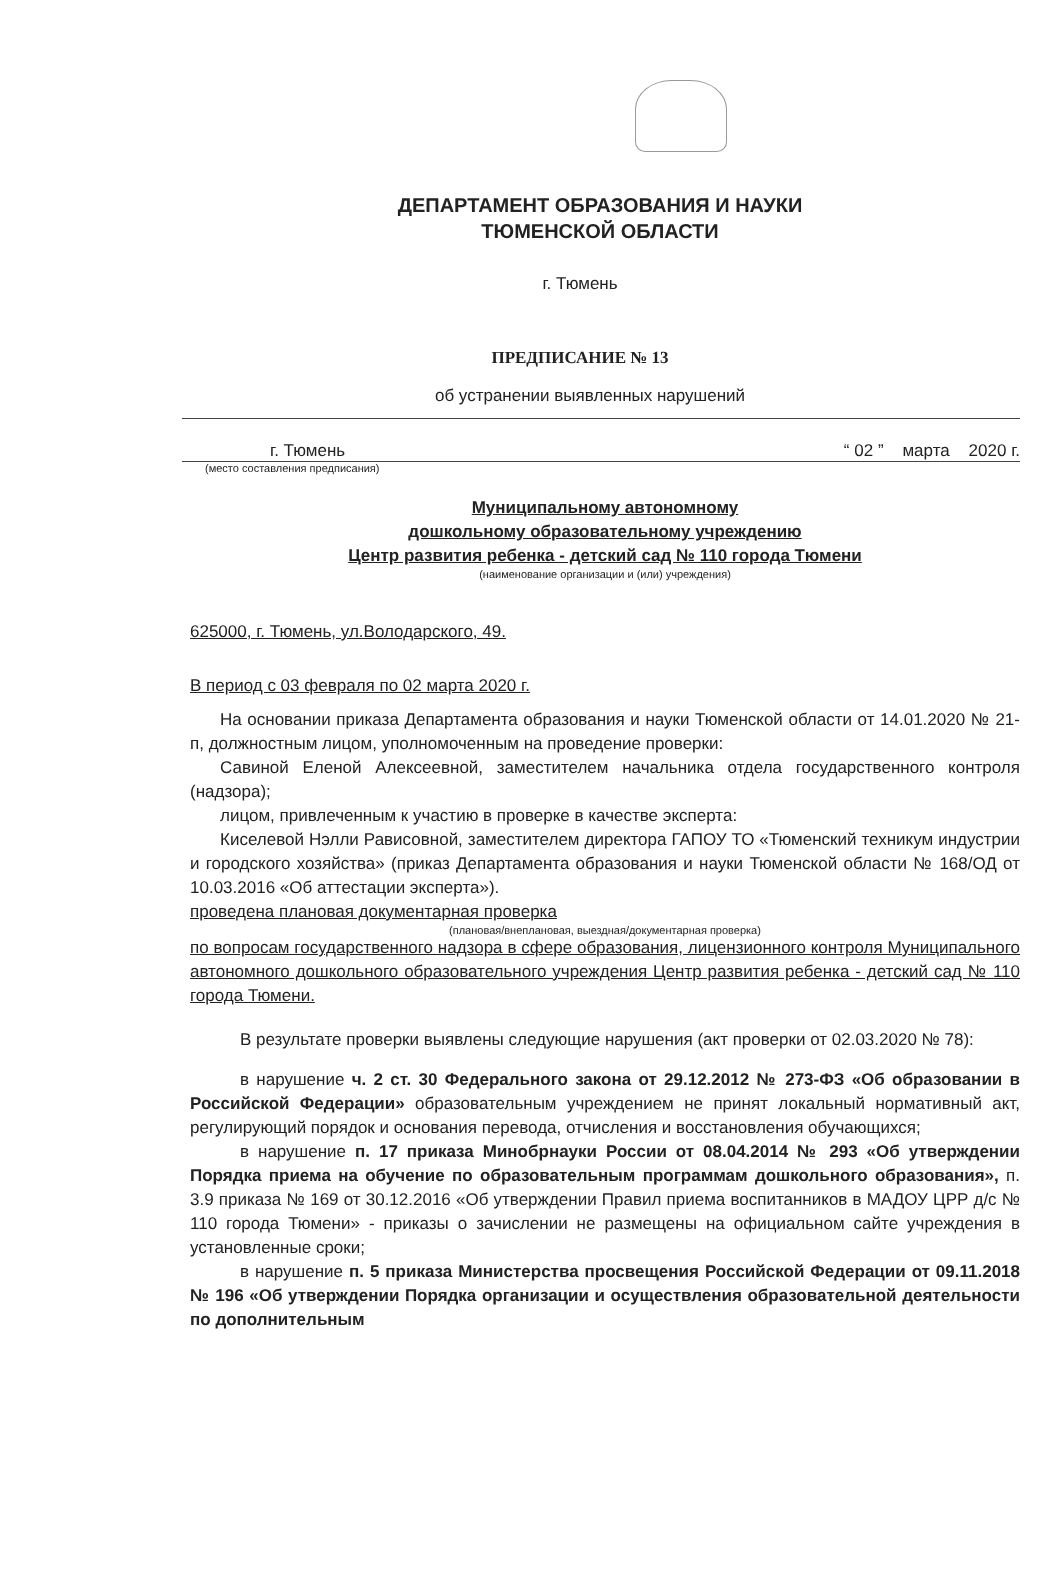ДЕПАРТАМЕНТ ОБРАЗОВАНИЯ И НАУКИ
ТЮМЕНСКОЙ ОБЛАСТИ
г. Тюмень
ПРЕДПИСАНИЕ № 13
об устранении выявленных нарушений
г. Тюмень “ 02 ” марта 2020 г.
(место составления предписания)
Муниципальному автономному
дошкольному образовательному учреждению
Центр развития ребенка - детский сад № 110 города Тюмени
(наименование организации и (или) учреждения)
625000, г. Тюмень, ул.Володарского, 49.
В период с 03 февраля по 02 марта 2020 г.
На основании приказа Департамента образования и науки Тюменской области от 14.01.2020 № 21-п, должностным лицом, уполномоченным на проведение проверки:
Савиной Еленой Алексеевной, заместителем начальника отдела государственного контроля (надзора);
лицом, привлеченным к участию в проверке в качестве эксперта:
Киселевой Нэлли Рависовной, заместителем директора ГАПОУ ТО «Тюменский техникум индустрии и городского хозяйства» (приказ Департамента образования и науки Тюменской области № 168/ОД от 10.03.2016 «Об аттестации эксперта»).
проведена плановая документарная проверка
(плановая/внеплановая, выездная/документарная проверка)
по вопросам государственного надзора в сфере образования, лицензионного контроля Муниципального автономного дошкольного образовательного учреждения Центр развития ребенка - детский сад № 110 города Тюмени.
В результате проверки выявлены следующие нарушения (акт проверки от 02.03.2020 № 78):
в нарушение ч. 2 ст. 30 Федерального закона от 29.12.2012 № 273-ФЗ «Об образовании в Российской Федерации» образовательным учреждением не принят локальный нормативный акт, регулирующий порядок и основания перевода, отчисления и восстановления обучающихся;
в нарушение п. 17 приказа Минобрнауки России от 08.04.2014 № 293 «Об утверждении Порядка приема на обучение по образовательным программам дошкольного образования», п. 3.9 приказа № 169 от 30.12.2016 «Об утверждении Правил приема воспитанников в МАДОУ ЦРР д/с № 110 города Тюмени» - приказы о зачислении не размещены на официальном сайте учреждения в установленные сроки;
в нарушение п. 5 приказа Министерства просвещения Российской Федерации от 09.11.2018 № 196 «Об утверждении Порядка организации и осуществления образовательной деятельности по дополнительным